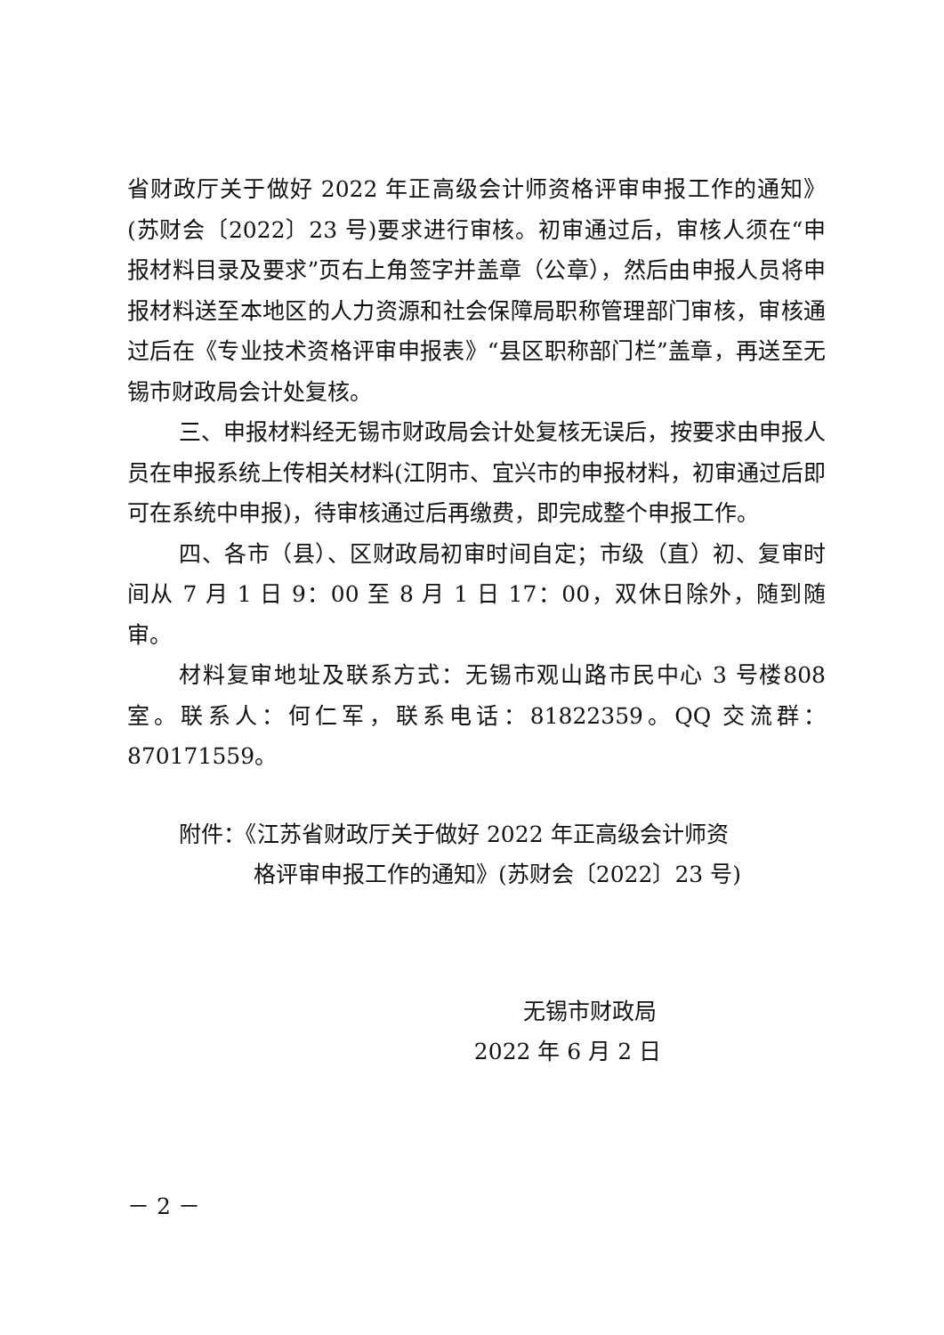省财政厅关于做好 2022 年正高级会计师资格评审申报工作的通知》(苏财会〔2022〕23 号)要求进行审核。初审通过后，审核人须在“申报材料目录及要求”页右上角签字并盖章（公章），然后由申报人员将申报材料送至本地区的人力资源和社会保障局职称管理部门审核，审核通过后在《专业技术资格评审申报表》“县区职称部门栏”盖章，再送至无锡市财政局会计处复核。
三、申报材料经无锡市财政局会计处复核无误后，按要求由申报人员在申报系统上传相关材料(江阴市、宜兴市的申报材料，初审通过后即可在系统中申报)，待审核通过后再缴费，即完成整个申报工作。
四、各市（县）、区财政局初审时间自定；市级（直）初、复审时间从 7 月 1 日 9：00 至 8 月 1 日 17：00，双休日除外，随到随审。
材料复审地址及联系方式：无锡市观山路市民中心 3 号楼808 室。联系人：何仁军，联系电话：81822359。QQ 交流群：870171559。
附件：《江苏省财政厅关于做好 2022 年正高级会计师资
格评审申报工作的通知》(苏财会〔2022〕23 号)
无锡市财政局
2022 年 6 月 2 日
－ 2 －